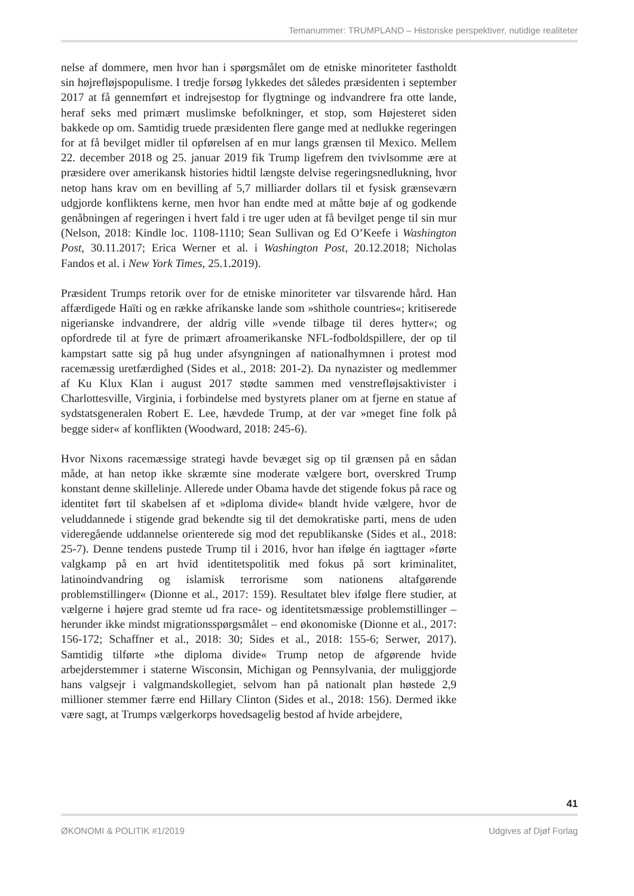Temanummer: TRUMPLAND – Historiske perspektiver, nutidige realiteter
nelse af dommere, men hvor han i spørgsmålet om de etniske minoriteter fastholdt sin højrefløjspopulisme. I tredje forsøg lykkedes det således præsidenten i september 2017 at få gennemført et indrejsestop for flygtninge og indvandrere fra otte lande, heraf seks med primært muslimske befolkninger, et stop, som Højesteret siden bakkede op om. Samtidig truede præsidenten flere gange med at nedlukke regeringen for at få bevilget midler til opførelsen af en mur langs grænsen til Mexico. Mellem 22. december 2018 og 25. januar 2019 fik Trump ligefrem den tvivlsomme ære at præsidere over amerikansk histories hidtil længste delvise regeringsnedlukning, hvor netop hans krav om en bevilling af 5,7 milliarder dollars til et fysisk grænseværn udgjorde konfliktens kerne, men hvor han endte med at måtte bøje af og godkende genåbningen af regeringen i hvert fald i tre uger uden at få bevilget penge til sin mur (Nelson, 2018: Kindle loc. 1108-1110; Sean Sullivan og Ed O’Keefe i Washington Post, 30.11.2017; Erica Werner et al. i Washington Post, 20.12.2018; Nicholas Fandos et al. i New York Times, 25.1.2019).
Præsident Trumps retorik over for de etniske minoriteter var tilsvarende hård. Han affærdigede Haïti og en række afrikanske lande som »shithole countries«; kritiserede nigerianske indvandrere, der aldrig ville »vende tilbage til deres hytter«; og opfordrede til at fyre de primært afroamerikanske NFL-fodboldspillere, der op til kampstart satte sig på hug under afsyngningen af nationalhymnen i protest mod racemæssig uretfærdighed (Sides et al., 2018: 201-2). Da nynazister og medlemmer af Ku Klux Klan i august 2017 stødte sammen med venstrefløjsaktivister i Charlottesville, Virginia, i forbindelse med bystyrets planer om at fjerne en statue af sydstatsgeneralen Robert E. Lee, hævdede Trump, at der var »meget fine folk på begge sider« af konflikten (Woodward, 2018: 245-6).
Hvor Nixons racemæssige strategi havde bevæget sig op til grænsen på en sådan måde, at han netop ikke skræmte sine moderate vælgere bort, overskred Trump konstant denne skillelinje. Allerede under Obama havde det stigende fokus på race og identitet ført til skabelsen af et »diploma divide« blandt hvide vælgere, hvor de veluddannede i stigende grad bekendte sig til det demokratiske parti, mens de uden videregående uddannelse orienterede sig mod det republikanske (Sides et al., 2018: 25-7). Denne tendens pustede Trump til i 2016, hvor han ifølge én iagttager »førte valgkamp på en art hvid identitetspolitik med fokus på sort kriminalitet, latinoindvandring og islamisk terrorisme som nationens altafgørende problemstillinger« (Dionne et al., 2017: 159). Resultatet blev ifølge flere studier, at vælgerne i højere grad stemte ud fra race- og identitetsmæssige problemstillinger – herunder ikke mindst migrationsspørgsmålet – end økonomiske (Dionne et al., 2017: 156-172; Schaffner et al., 2018: 30; Sides et al., 2018: 155-6; Serwer, 2017). Samtidig tilførte »the diploma divide« Trump netop de afgørende hvide arbejderstemmer i staterne Wisconsin, Michigan og Pennsylvania, der muliggjorde hans valgsejr i valgmandskollegiet, selvom han på nationalt plan høstede 2,9 millioner stemmer færre end Hillary Clinton (Sides et al., 2018: 156). Dermed ikke være sagt, at Trumps vælgerkorps hovedsagelig bestod af hvide arbejdere,
41
ØKONOMI & POLITIK #1/2019 Udgives af Djøf Forlag